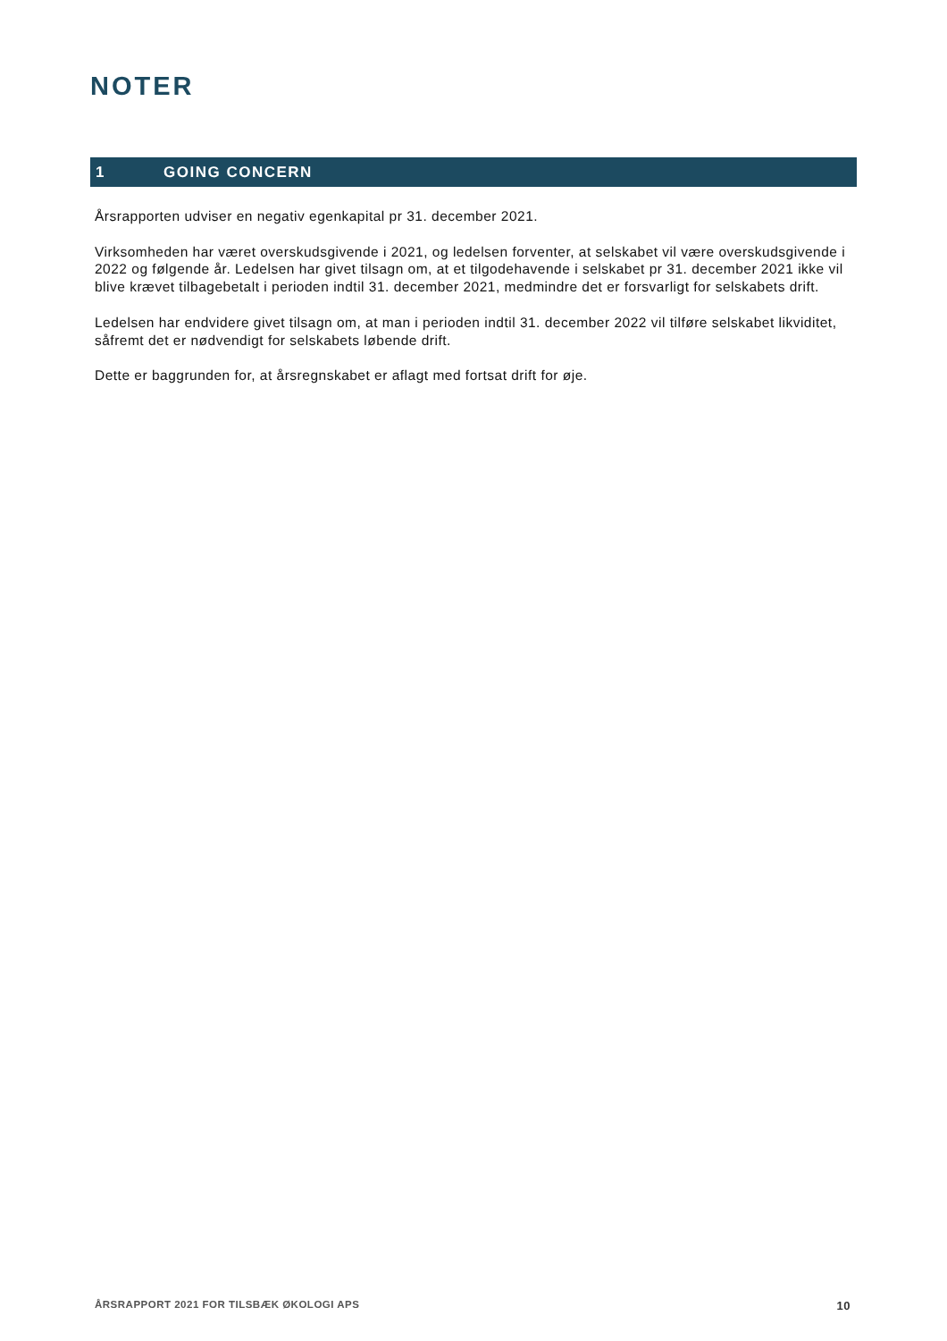NOTER
1 GOING CONCERN
Årsrapporten udviser en negativ egenkapital pr 31. december 2021.
Virksomheden har været overskudsgivende i 2021, og ledelsen forventer, at selskabet vil være overskudsgivende i 2022 og følgende år. Ledelsen har givet tilsagn om, at et tilgodehavende i selskabet pr 31. december 2021 ikke vil blive krævet tilbagebetalt i perioden indtil 31. december 2021, medmindre det er forsvarligt for selskabets drift.
Ledelsen har endvidere givet tilsagn om, at man i perioden indtil 31. december 2022 vil tilføre selskabet likviditet, såfremt det er nødvendigt for selskabets løbende drift.
Dette er baggrunden for, at årsregnskabet er aflagt med fortsat drift for øje.
ÅRSRAPPORT 2021 FOR TILSBÆK ØKOLOGI APS 10